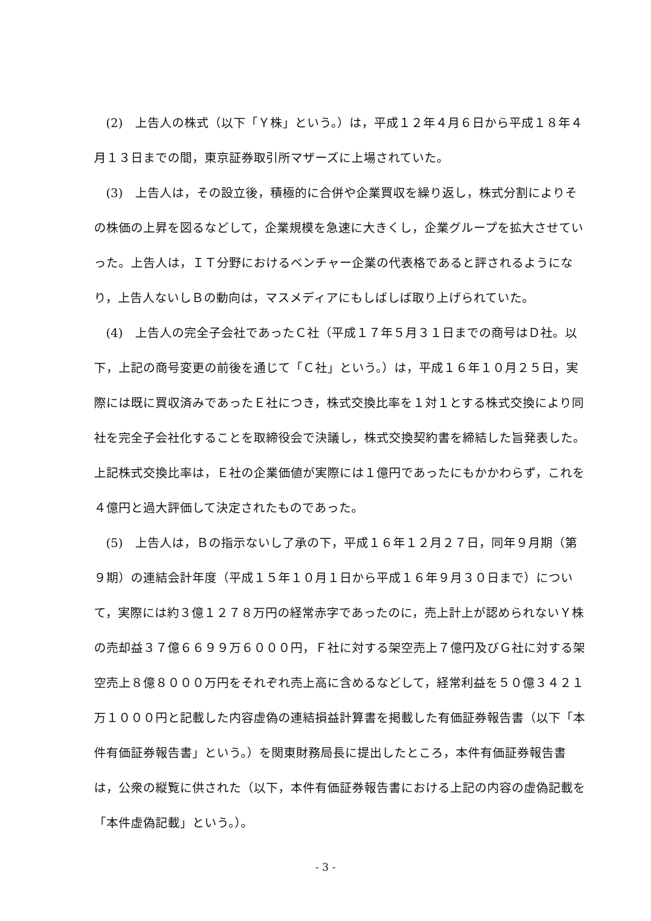(2)　上告人の株式（以下「Ｙ株」という。）は，平成１２年４月６日から平成１８年４月１３日までの間，東京証券取引所マザーズに上場されていた。
(3)　上告人は，その設立後，積極的に合併や企業買収を繰り返し，株式分割によりその株価の上昇を図るなどして，企業規模を急速に大きくし，企業グループを拡大させていった。上告人は，ＩＴ分野におけるベンチャー企業の代表格であると評されるようになり，上告人ないしＢの動向は，マスメディアにもしばしば取り上げられていた。
(4)　上告人の完全子会社であったＣ社（平成１７年５月３１日までの商号はＤ社。以下，上記の商号変更の前後を通じて「Ｃ社」という。）は，平成１６年１０月２５日，実際には既に買収済みであったＥ社につき，株式交換比率を１対１とする株式交換により同社を完全子会社化することを取締役会で決議し，株式交換契約書を締結した旨発表した。上記株式交換比率は，Ｅ社の企業価値が実際には１億円であったにもかかわらず，これを４億円と過大評価して決定されたものであった。
(5)　上告人は，Ｂの指示ないし了承の下，平成１６年１２月２７日，同年９月期（第９期）の連結会計年度（平成１５年１０月１日から平成１６年９月３０日まで）について，実際には約３億１２７８万円の経常赤字であったのに，売上計上が認められないＹ株の売却益３７億６６９９万６０００円，Ｆ社に対する架空売上７億円及びＧ社に対する架空売上８億８０００万円をそれぞれ売上高に含めるなどして，経常利益を５０億３４２１万１０００円と記載した内容虚偽の連結損益計算書を掲載した有価証券報告書（以下「本件有価証券報告書」という。）を関東財務局長に提出したところ，本件有価証券報告書は，公衆の縦覧に供された（以下，本件有価証券報告書における上記の内容の虚偽記載を「本件虚偽記載」という。）。
- 3 -